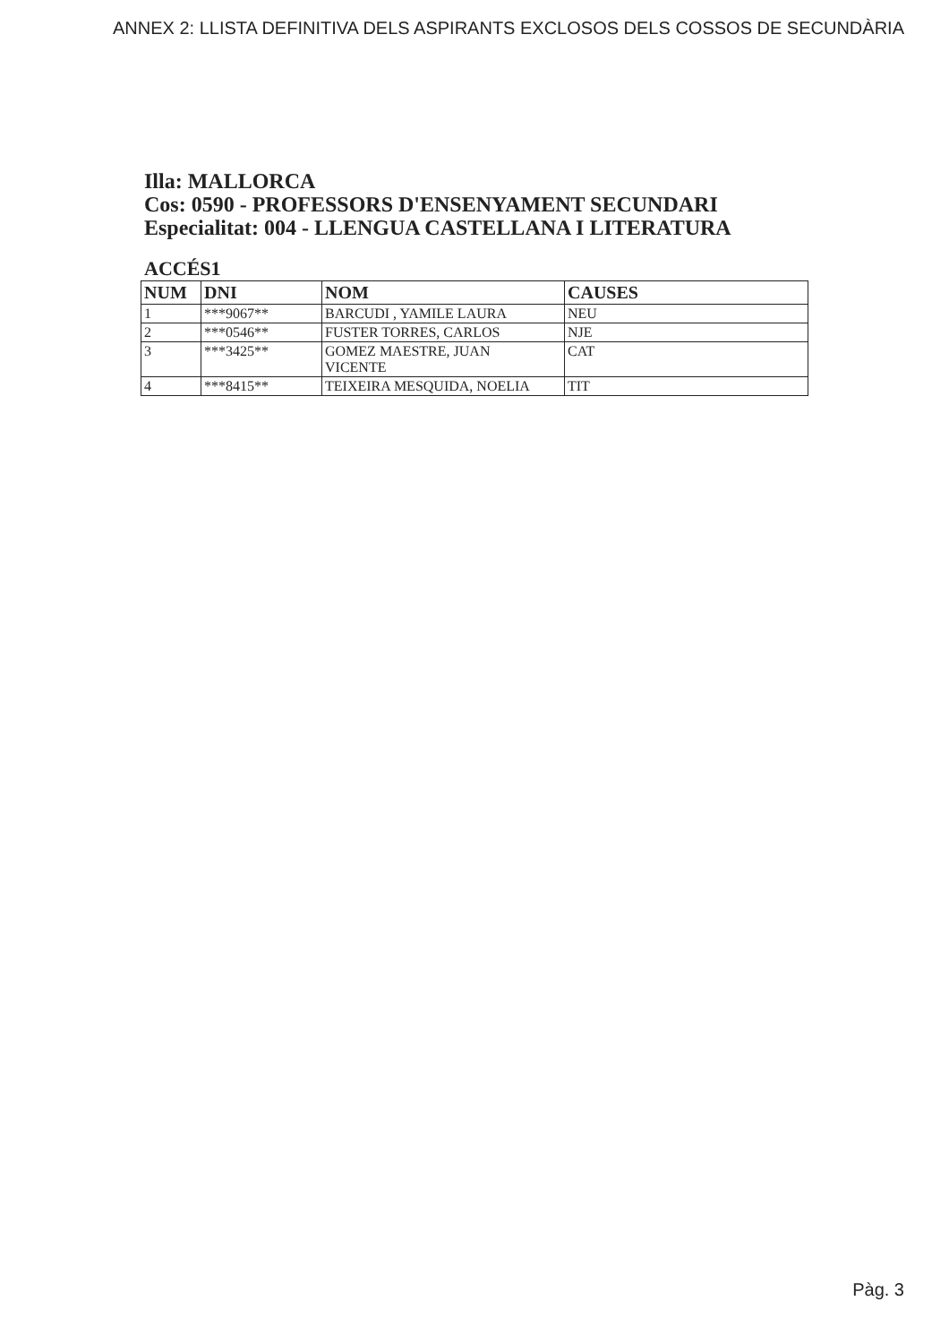ANNEX 2: LLISTA DEFINITIVA DELS ASPIRANTS EXCLOSOS DELS COSSOS DE SECUNDÀRIA
Illa: MALLORCA
Cos: 0590 - PROFESSORS D'ENSENYAMENT SECUNDARI
Especialitat: 004 - LLENGUA CASTELLANA I LITERATURA
ACCÉS1
| NUM | DNI | NOM | CAUSES |
| --- | --- | --- | --- |
| 1 | ***9067** | BARCUDI , YAMILE LAURA | NEU |
| 2 | ***0546** | FUSTER TORRES, CARLOS | NJE |
| 3 | ***3425** | GOMEZ MAESTRE, JUAN VICENTE | CAT |
| 4 | ***8415** | TEIXEIRA MESQUIDA, NOELIA | TIT |
Pàg. 3